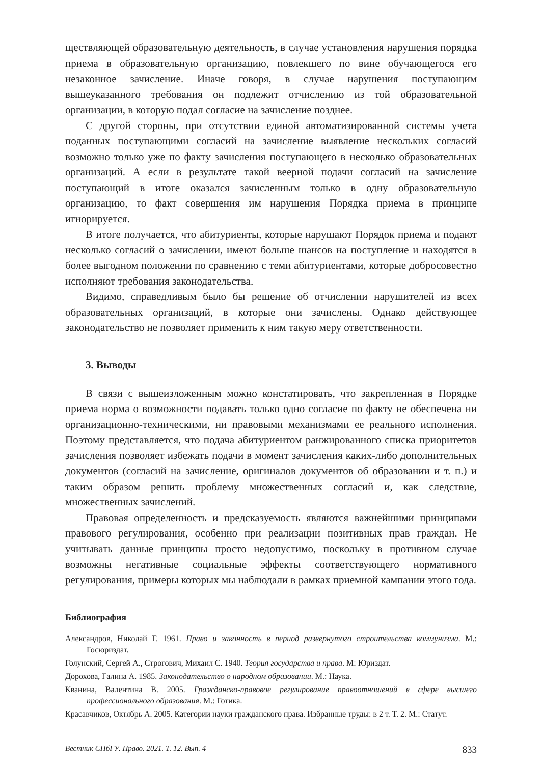ществляющей образовательную деятельность, в случае установления нарушения порядка приема в образовательную организацию, повлекшего по вине обучающегося его незаконное зачисление. Иначе говоря, в случае нарушения поступающим вышеуказанного требования он подлежит отчислению из той образовательной организации, в которую подал согласие на зачисление позднее.
С другой стороны, при отсутствии единой автоматизированной системы учета поданных поступающими согласий на зачисление выявление нескольких согласий возможно только уже по факту зачисления поступающего в несколько образовательных организаций. А если в результате такой веерной подачи согласий на зачисление поступающий в итоге оказался зачисленным только в одну образовательную организацию, то факт совершения им нарушения Порядка приема в принципе игнорируется.
В итоге получается, что абитуриенты, которые нарушают Порядок приема и подают несколько согласий о зачислении, имеют больше шансов на поступление и находятся в более выгодном положении по сравнению с теми абитуриентами, которые добросовестно исполняют требования законодательства.
Видимо, справедливым было бы решение об отчислении нарушителей из всех образовательных организаций, в которые они зачислены. Однако действующее законодательство не позволяет применить к ним такую меру ответственности.
3. Выводы
В связи с вышеизложенным можно констатировать, что закрепленная в Порядке приема норма о возможности подавать только одно согласие по факту не обеспечена ни организационно-техническими, ни правовыми механизмами ее реального исполнения. Поэтому представляется, что подача абитуриентом ранжированного списка приоритетов зачисления позволяет избежать подачи в момент зачисления каких-либо дополнительных документов (согласий на зачисление, оригиналов документов об образовании и т. п.) и таким образом решить проблему множественных согласий и, как следствие, множественных зачислений.
Правовая определенность и предсказуемость являются важнейшими принципами правового регулирования, особенно при реализации позитивных прав граждан. Не учитывать данные принципы просто недопустимо, поскольку в противном случае возможны негативные социальные эффекты соответствующего нормативного регулирования, примеры которых мы наблюдали в рамках приемной кампании этого года.
Библиография
Александров, Николай Г. 1961. Право и законность в период развернутого строительства коммунизма. М.: Госюриздат.
Голунский, Сергей А., Строгович, Михаил С. 1940. Теория государства и права. М: Юриздат.
Дорохова, Галина А. 1985. Законодательство о народном образовании. М.: Наука.
Кванина, Валентина В. 2005. Гражданско-правовое регулирование правоотношений в сфере высшего профессионального образования. М.: Готика.
Красавчиков, Октябрь А. 2005. Категории науки гражданского права. Избранные труды: в 2 т. Т. 2. М.: Статут.
Вестник СПбГУ. Право. 2021. Т. 12. Вып. 4 833